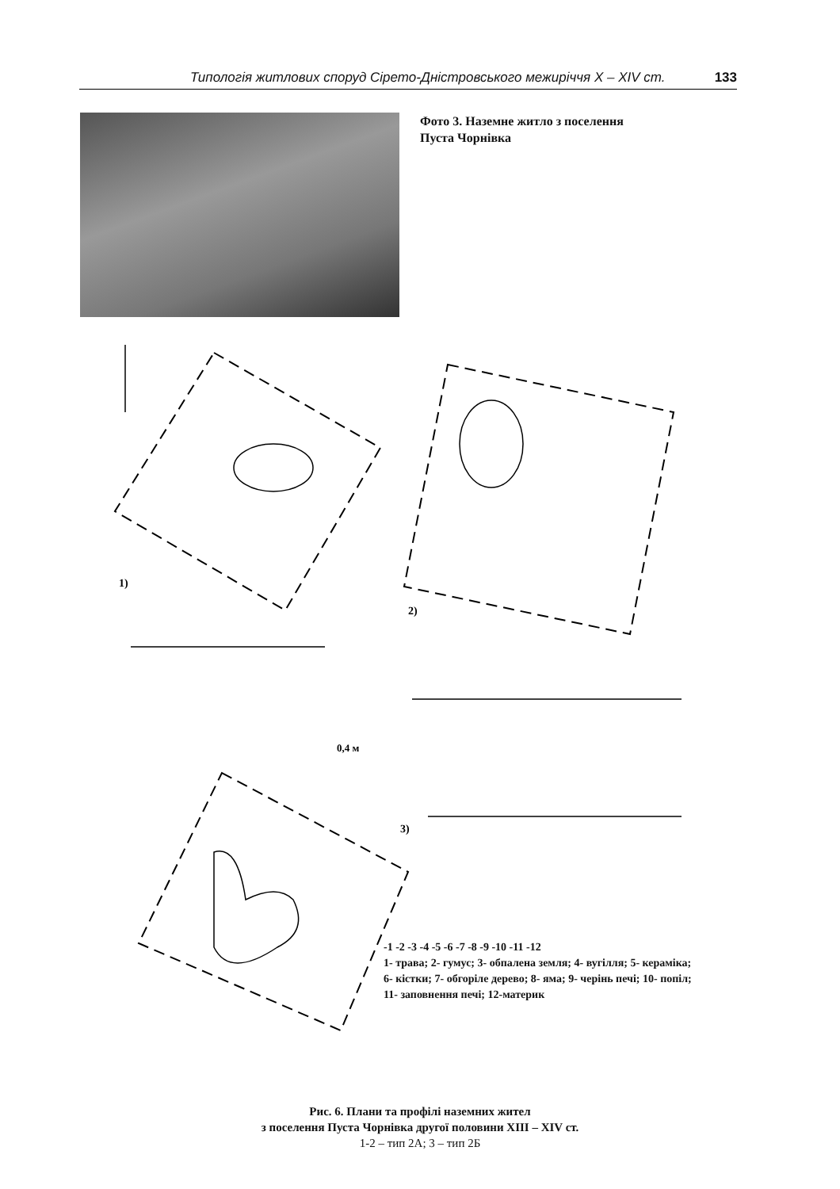Типологія житлових споруд Сірето-Дністровського межиріччя X – XIV ст. 133
Фото 3. Наземне житло з поселення
Пуста Чорнівка
1)
2)
3)
0,4 м
-1 -2 -3 -4 -5 -6 -7 -8 -9 -10 -11 -12
1- трава; 2- гумус; 3- обпалена земля; 4- вугілля; 5- кераміка; 6- кістки; 7- обгоріле дерево; 8- яма; 9- черінь печі; 10- попіл; 11- заповнення печі; 12-материк
Рис. 6. Плани та профілі наземних жител
з поселення Пуста Чорнівка другої половини XIII – XIV ст.
1-2 – тип 2А; 3 – тип 2Б